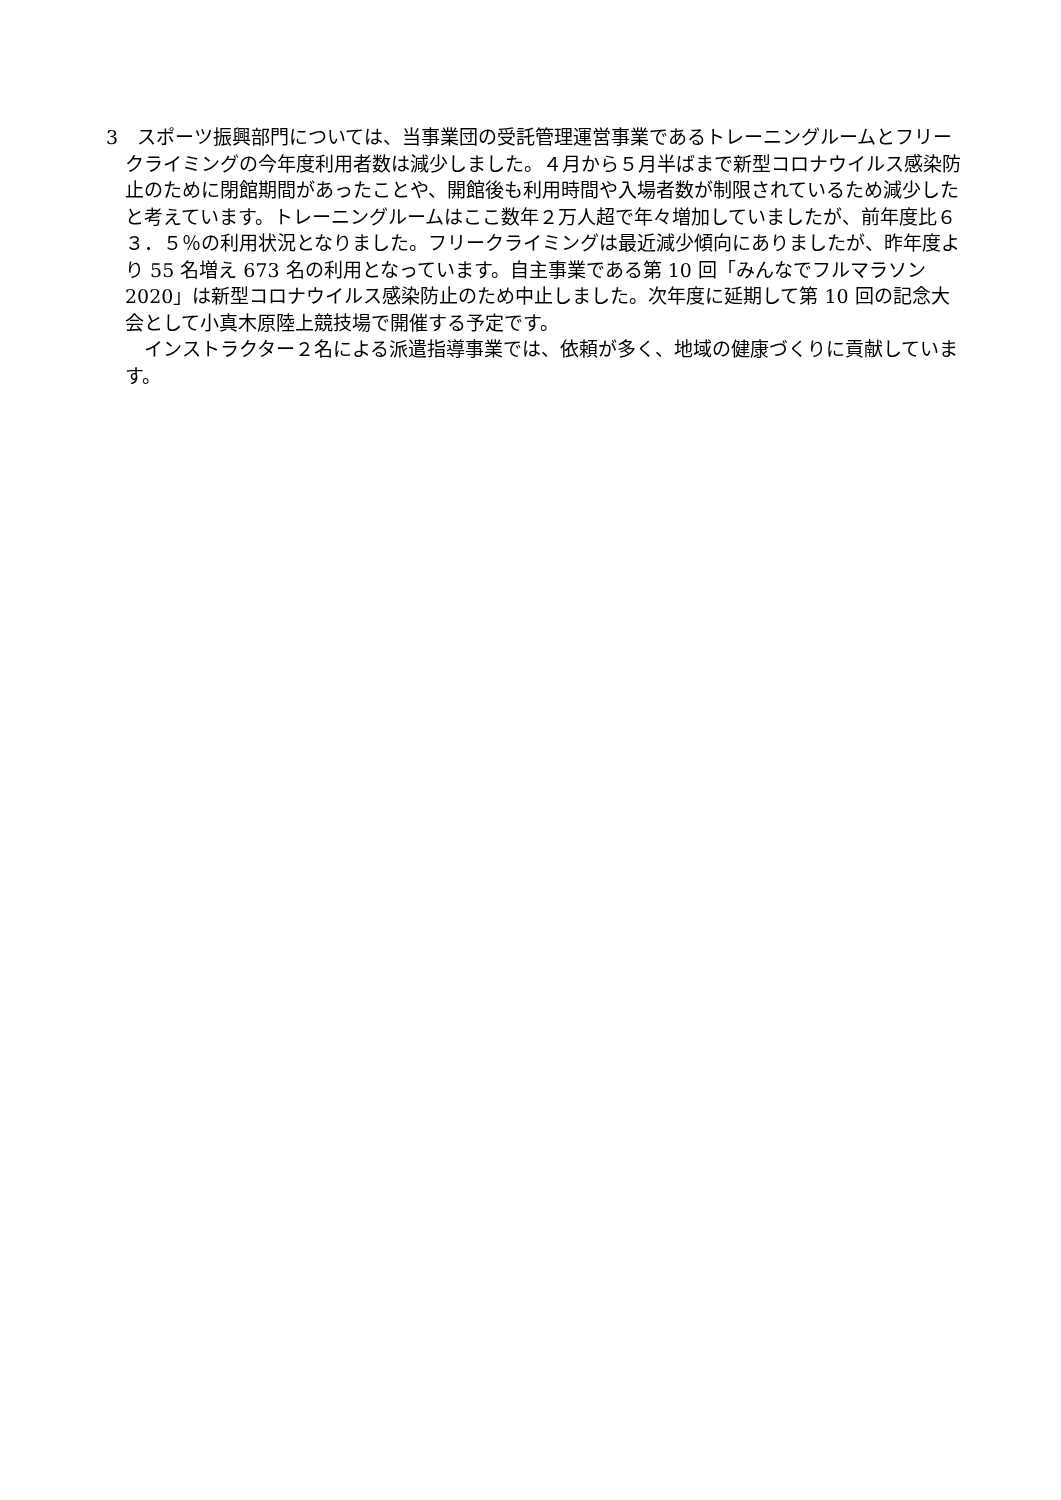3　スポーツ振興部門については、当事業団の受託管理運営事業であるトレーニングルームとフリークライミングの今年度利用者数は減少しました。４月から５月半ばまで新型コロナウイルス感染防止のために閉館期間があったことや、開館後も利用時間や入場者数が制限されているため減少したと考えています。トレーニングルームはここ数年２万人超で年々増加していましたが、前年度比６３．５％の利用状況となりました。フリークライミングは最近減少傾向にありましたが、昨年度より 55 名増え 673 名の利用となっています。自主事業である第 10 回「みんなでフルマラソン 2020」は新型コロナウイルス感染防止のため中止しました。次年度に延期して第 10 回の記念大会として小真木原陸上競技場で開催する予定です。
インストラクター２名による派遣指導事業では、依頼が多く、地域の健康づくりに貢献しています。